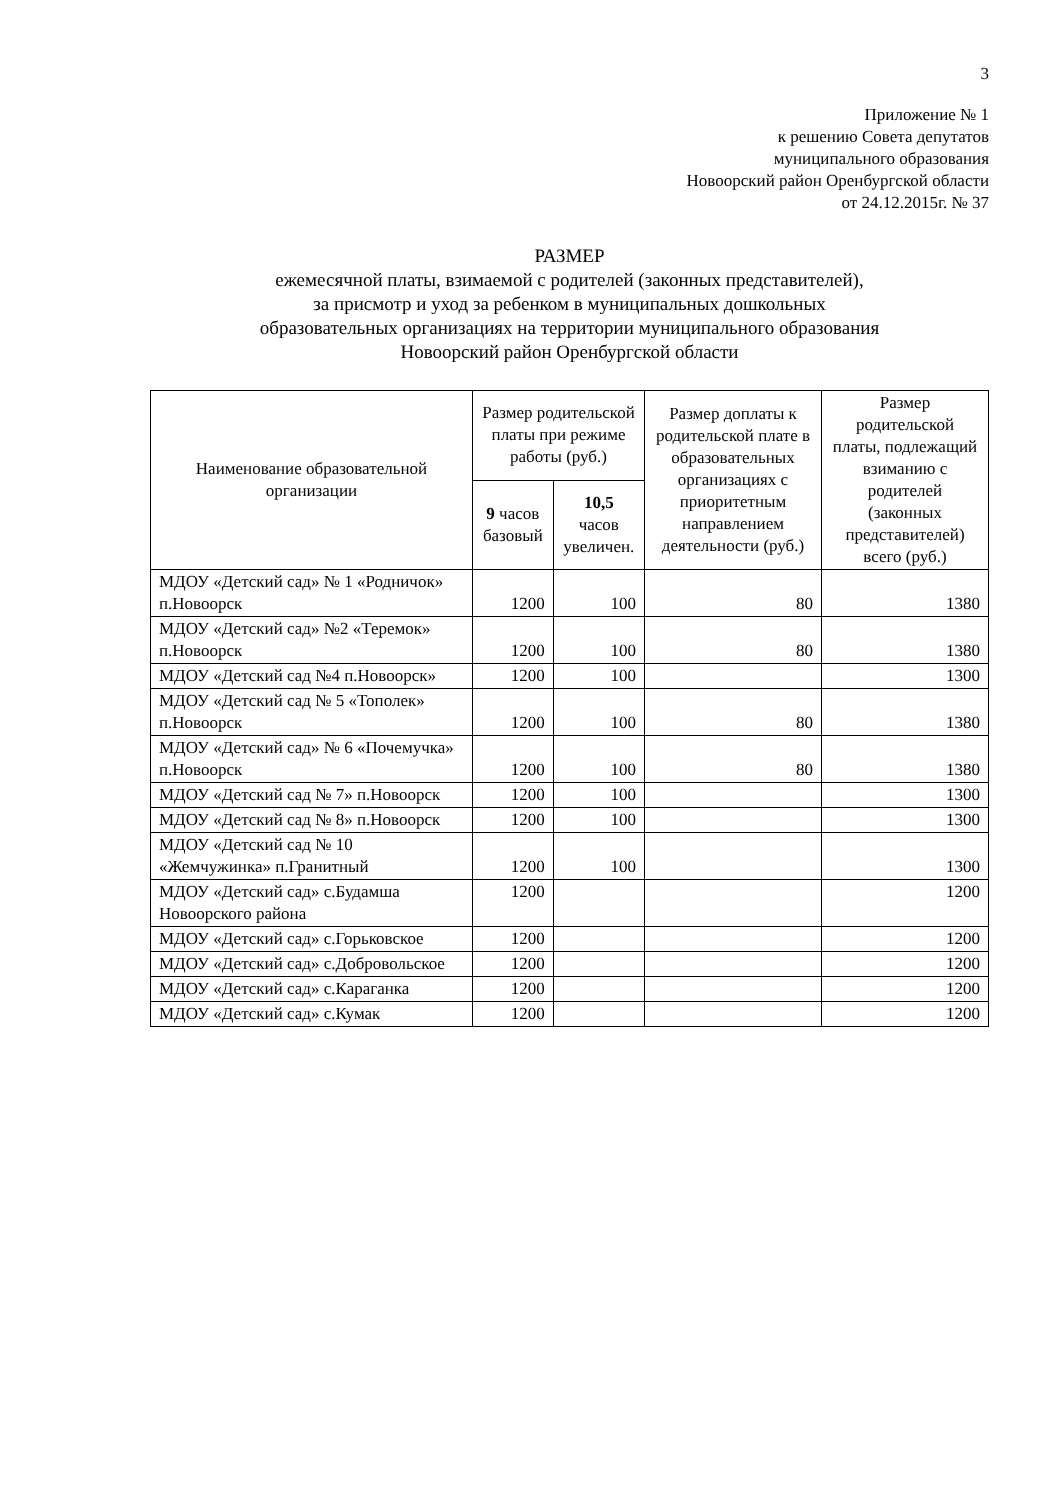3
Приложение № 1
к решению Совета депутатов
муниципального образования
Новоорский район Оренбургской области
от 24.12.2015г. № 37
РАЗМЕР
ежемесячной платы, взимаемой с родителей (законных представителей),
за присмотр и уход за ребенком в муниципальных дошкольных
образовательных организациях на территории муниципального образования
Новоорский район Оренбургской области
| Наименование образовательной организации | Размер родительской платы при режиме работы (руб.) | | Размер доплаты к родительской плате в образовательных организациях с приоритетным направлением деятельности (руб.) | Размер родительской платы, подлежащий взиманию с родителей (законных представителей) всего (руб.) |
| --- | --- | --- | --- | --- |
| | 9 часов базовый | 10,5 часов увеличен. | | |
| МДОУ «Детский сад» № 1 «Родничок» п.Новоорск | 1200 | 100 | 80 | 1380 |
| МДОУ «Детский сад» №2 «Теремок» п.Новоорск | 1200 | 100 | 80 | 1380 |
| МДОУ «Детский сад №4 п.Новоорск» | 1200 | 100 | | 1300 |
| МДОУ «Детский сад № 5 «Тополек» п.Новоорск | 1200 | 100 | 80 | 1380 |
| МДОУ «Детский сад» № 6 «Почемучка» п.Новоорск | 1200 | 100 | 80 | 1380 |
| МДОУ «Детский сад № 7» п.Новоорск | 1200 | 100 | | 1300 |
| МДОУ «Детский сад № 8» п.Новоорск | 1200 | 100 | | 1300 |
| МДОУ «Детский сад № 10 «Жемчужинка» п.Гранитный | 1200 | 100 | | 1300 |
| МДОУ «Детский сад» с.Будамша Новоорского района | 1200 | | | 1200 |
| МДОУ «Детский сад» с.Горьковское | 1200 | | | 1200 |
| МДОУ «Детский сад» с.Добровольское | 1200 | | | 1200 |
| МДОУ «Детский сад» с.Караганка | 1200 | | | 1200 |
| МДОУ «Детский сад» с.Кумак | 1200 | | | 1200 |